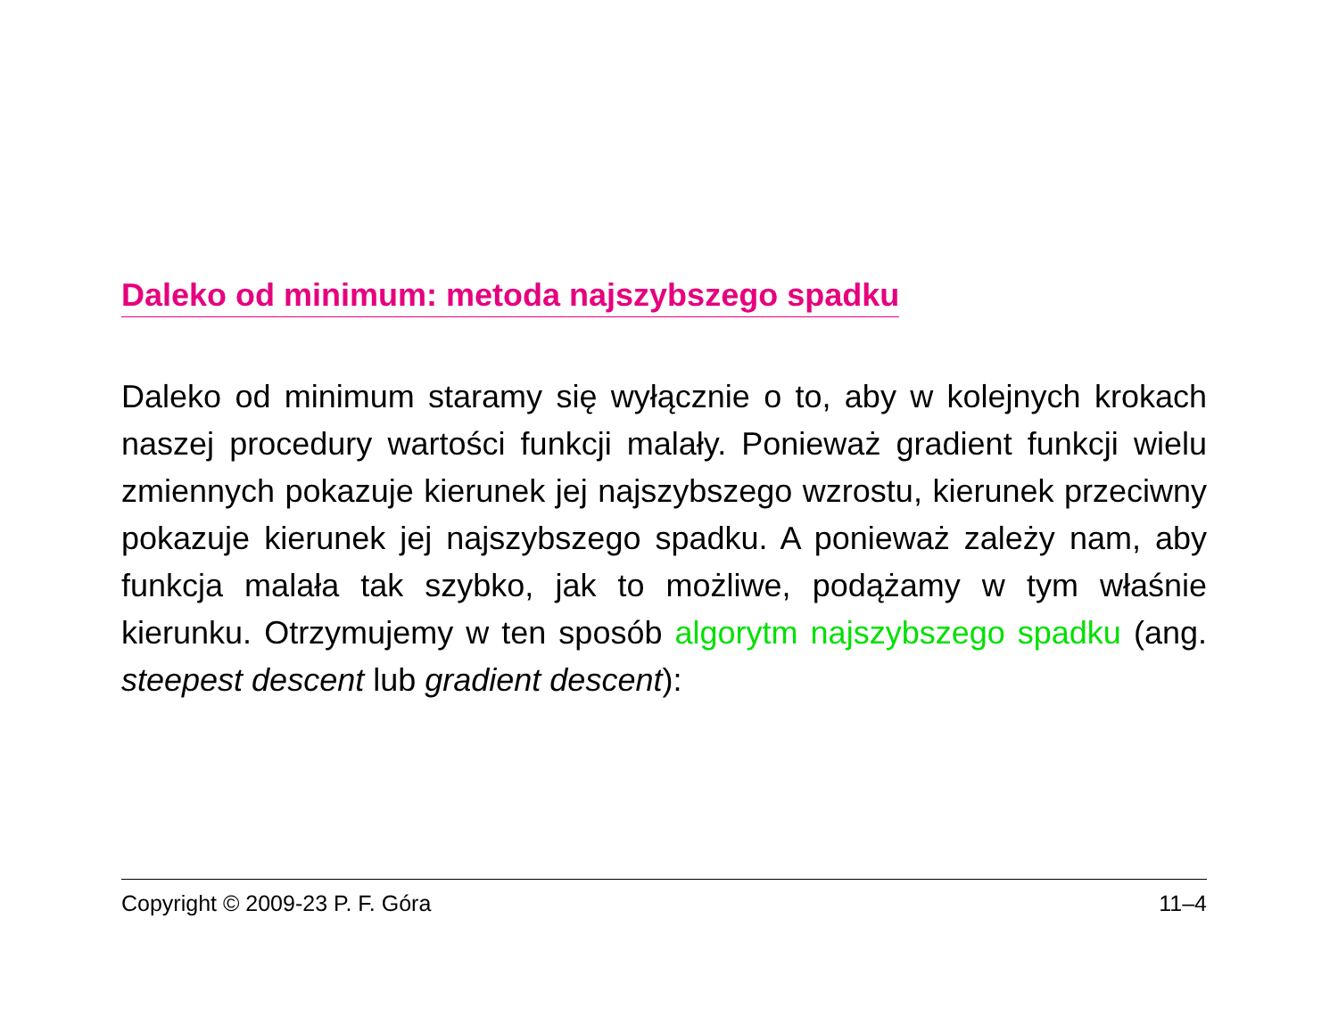Daleko od minimum: metoda najszybszego spadku
Daleko od minimum staramy się wyłącznie o to, aby w kolejnych krokach naszej procedury wartości funkcji malały. Ponieważ gradient funkcji wielu zmiennych pokazuje kierunek jej najszybszego wzrostu, kierunek przeciwny pokazuje kierunek jej najszybszego spadku. A ponieważ zależy nam, aby funkcja malała tak szybko, jak to możliwe, podążamy w tym właśnie kierunku. Otrzymujemy w ten sposób algorytm najszybszego spadku (ang. steepest descent lub gradient descent):
Copyright © 2009-23 P. F. Góra 11–4